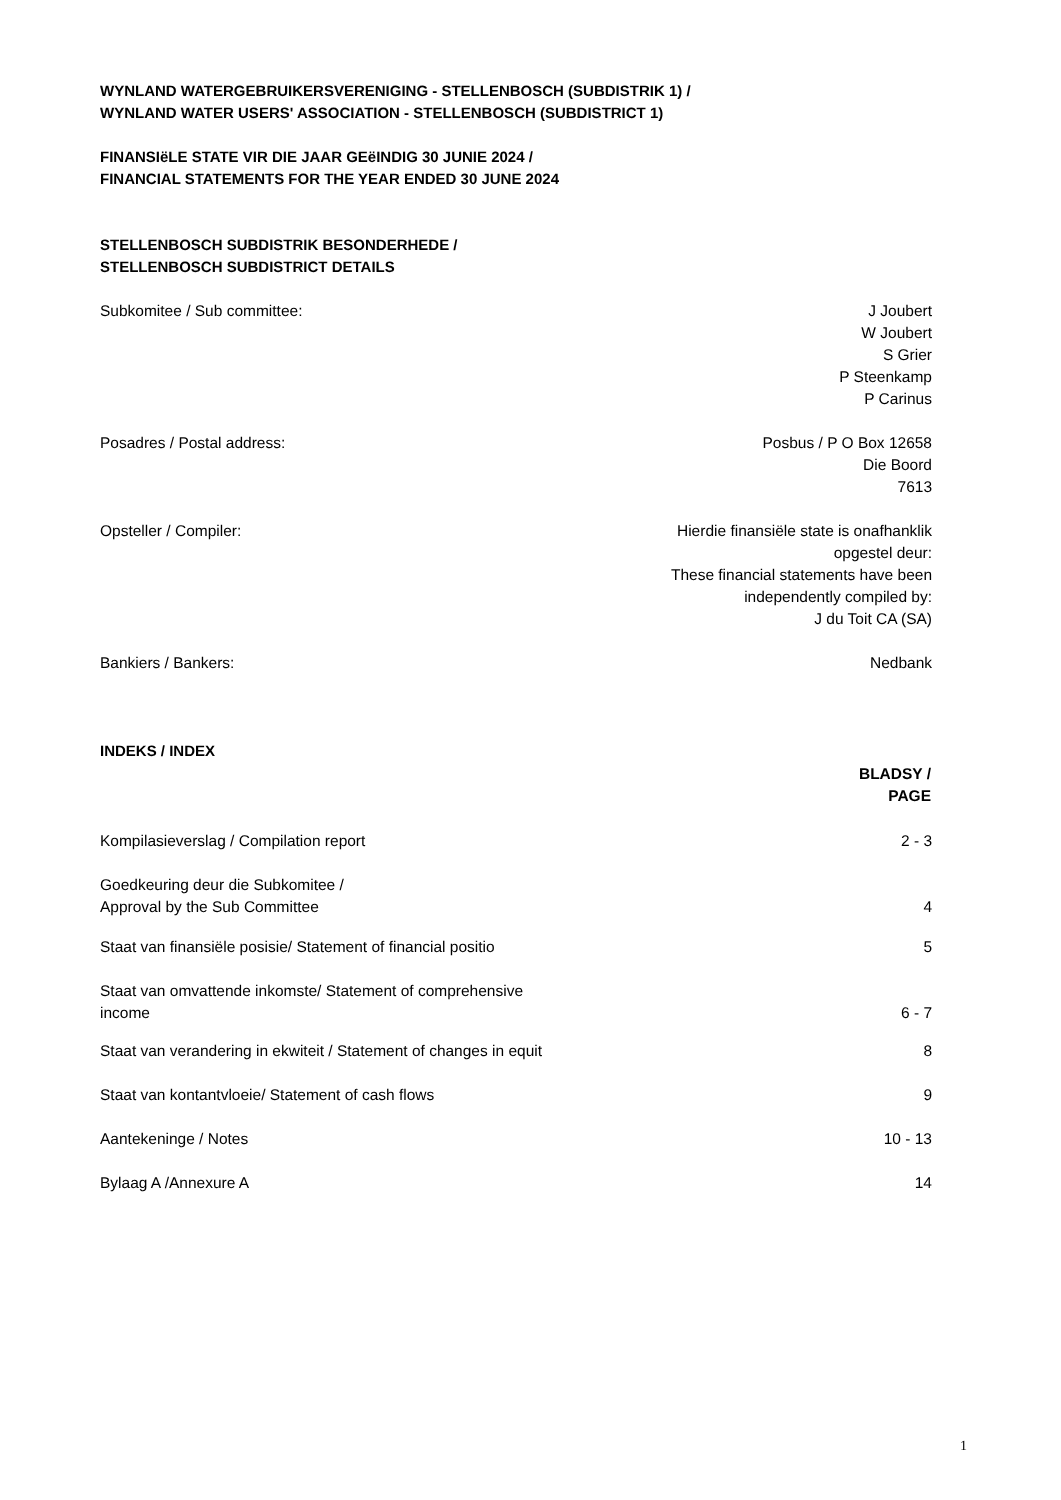WYNLAND WATERGEBRUIKERSVERENIGING - STELLENBOSCH (SUBDISTRIK 1) /
WYNLAND WATER USERS' ASSOCIATION - STELLENBOSCH (SUBDISTRICT 1)
FINANSIëLE STATE VIR DIE JAAR GEëINDIG 30 JUNIE 2024 /
FINANCIAL STATEMENTS FOR THE YEAR ENDED 30 JUNE 2024
STELLENBOSCH SUBDISTRIK BESONDERHEDE /
STELLENBOSCH SUBDISTRICT DETAILS
| Subkomitee / Sub committee: | J Joubert W Joubert S Grier P Steenkamp P Carinus |
| Posadres / Postal address: | Posbus / P O Box 12658 Die Boord 7613 |
| Opsteller / Compiler: | Hierdie finansiële state is onafhanklik opgestel deur: These financial statements have been independently compiled by: J du Toit CA (SA) |
| Bankiers / Bankers: | Nedbank |
INDEKS / INDEX
| | BLADSY / PAGE |
| --- | --- |
| Kompilasieverslag / Compilation report | 2 - 3 |
| Goedkeuring deur die Subkomitee / Approval by the Sub Committee | 4 |
| Staat van finansiële posisie/ Statement of financial positio | 5 |
| Staat van omvattende inkomste/ Statement of comprehensive income | 6 - 7 |
| Staat van verandering in ekwiteit / Statement of changes in equit | 8 |
| Staat van kontantvloeie/ Statement of cash flows | 9 |
| Aantekeninge / Notes | 10 - 13 |
| Bylaag A /Annexure A | 14 |
1